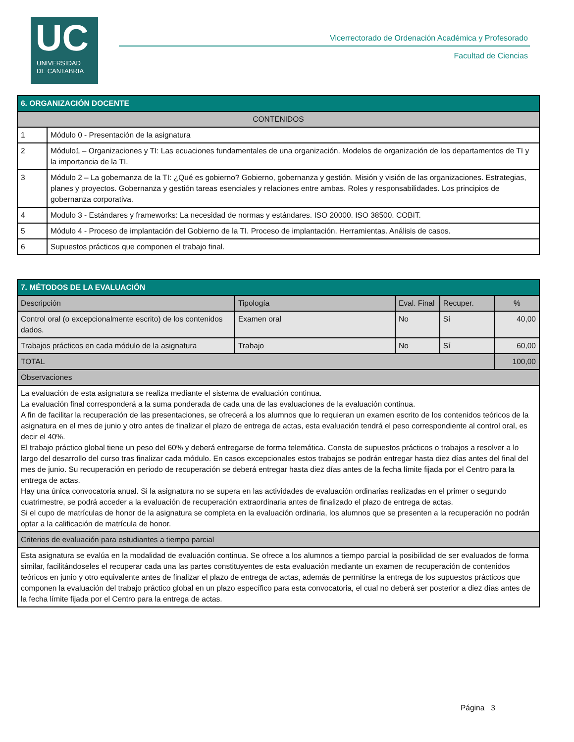UC
UNIVERSIDAD
DE CANTABRIA
Vicerrectorado de Ordenación Académica y Profesorado
Facultad de Ciencias
| 6. ORGANIZACIÓN DOCENTE | |
| --- | --- |
| CONTENIDOS | |
| 1 | Módulo 0 - Presentación de la asignatura |
| 2 | Módulo1 – Organizaciones y TI: Las ecuaciones fundamentales de una organización. Modelos de organización de los departamentos de TI y la importancia de la TI. |
| 3 | Módulo 2 – La gobernanza de la TI: ¿Qué es gobierno? Gobierno, gobernanza y gestión. Misión y visión de las organizaciones. Estrategias, planes y proyectos. Gobernanza y gestión tareas esenciales y relaciones entre ambas. Roles y responsabilidades. Los principios de gobernanza corporativa. |
| 4 | Modulo 3 - Estándares y frameworks: La necesidad de normas y estándares. ISO 20000. ISO 38500. COBIT. |
| 5 | Módulo 4 - Proceso de implantación del Gobierno de la TI. Proceso de implantación. Herramientas. Análisis de casos. |
| 6 | Supuestos prácticos que componen el trabajo final. |
| 7. MÉTODOS DE LA EVALUACIÓN | | | | |
| --- | --- | --- | --- | --- |
| Descripción | Tipología | Eval. Final | Recuper. | % |
| Control oral (o excepcionalmente escrito) de los contenidos dados. | Examen oral | No | Sí | 40,00 |
| Trabajos prácticos en cada módulo de la asignatura | Trabajo | No | Sí | 60,00 |
| TOTAL | | | | 100,00 |
| Observaciones | | | | |
| La evaluación de esta asignatura se realiza mediante el sistema de evaluación continua. La evaluación final corresponderá a la suma ponderada de cada una de las evaluaciones de la evaluación continua. A fin de facilitar la recuperación de las presentaciones, se ofrecerá a los alumnos que lo requieran un examen escrito de los contenidos teóricos de la asignatura en el mes de junio y otro antes de finalizar el plazo de entrega de actas, esta evaluación tendrá el peso correspondiente al control oral, es decir el 40%. El trabajo práctico global tiene un peso del 60% y deberá entregarse de forma telemática. Consta de supuestos prácticos o trabajos a resolver a lo largo del desarrollo del curso tras finalizar cada módulo. En casos excepcionales estos trabajos se podrán entregar hasta diez días antes del final del mes de junio. Su recuperación en periodo de recuperación se deberá entregar hasta diez días antes de la fecha límite fijada por el Centro para la entrega de actas. Hay una única convocatoria anual. Si la asignatura no se supera en las actividades de evaluación ordinarias realizadas en el primer o segundo cuatrimestre, se podrá acceder a la evaluación de recuperación extraordinaria antes de finalizado el plazo de entrega de actas. Si el cupo de matrículas de honor de la asignatura se completa en la evaluación ordinaria, los alumnos que se presenten a la recuperación no podrán optar a la calificación de matrícula de honor. | | | | |
| Criterios de evaluación para estudiantes a tiempo parcial | | | | |
| Esta asignatura se evalúa en la modalidad de evaluación continua. Se ofrece a los alumnos a tiempo parcial la posibilidad de ser evaluados de forma similar, facilitándoseles el recuperar cada una las partes constituyentes de esta evaluación mediante un examen de recuperación de contenidos teóricos en junio y otro equivalente antes de finalizar el plazo de entrega de actas, además de permitirse la entrega de los supuestos prácticos que componen la evaluación del trabajo práctico global en un plazo específico para esta convocatoria, el cual no deberá ser posterior a diez días antes de la fecha límite fijada por el Centro para la entrega de actas. | | | | |
Página 3